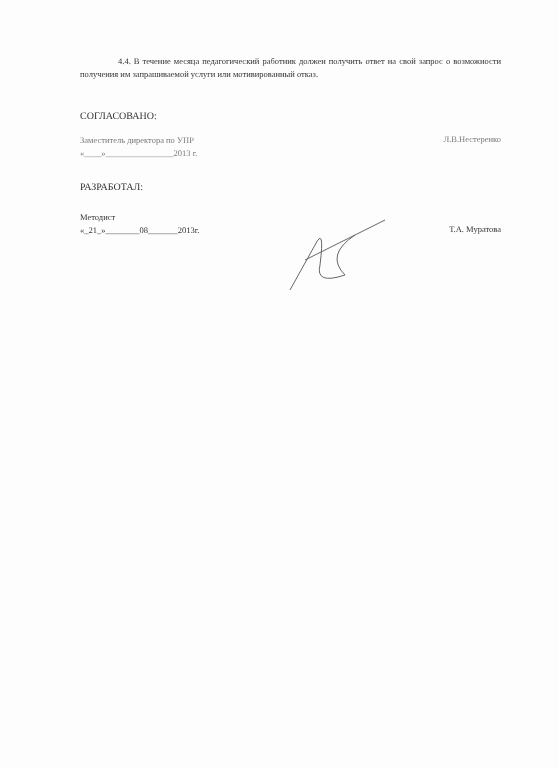4.4. В течение месяца педагогический работник должен получить ответ на свой запрос о возможности получения им запрашиваемой услуги или мотивированный отказ.
СОГЛАСОВАНО:
Заместитель директора по УПР
«____»________________2013 г.
Л.В.Нестеренко
РАЗРАБОТАЛ:
Методист
«_21_»________08_______2013г.
Т.А. Муратова